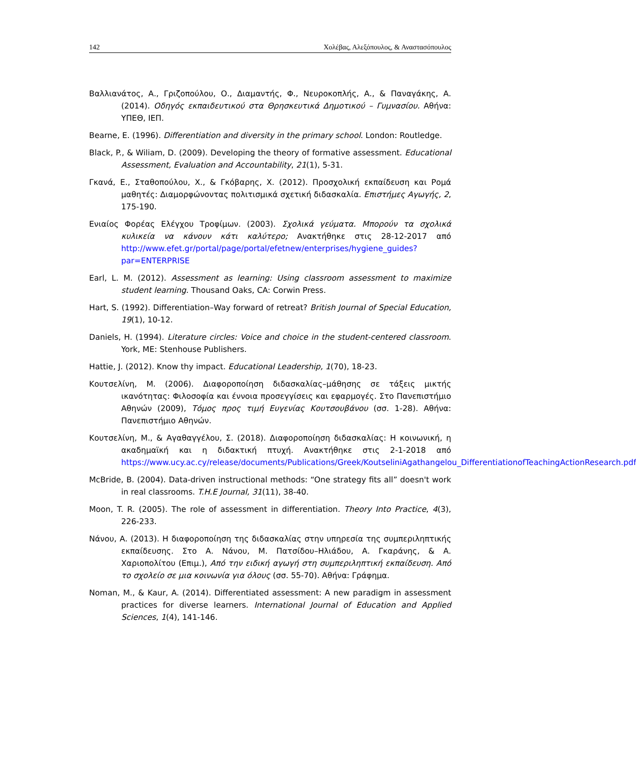142 Χολέβας, Αλεξόπουλος, & Αναστασόπουλος
Βαλλιανάτος, Α., Γριζοπούλου, Ο., Διαμαντής, Φ., Νευροκοπλής, Α., & Παναγάκης, Α. (2014). Οδηγός εκπαιδευτικού στα Θρησκευτικά Δημοτικού – Γυμνασίου. Αθήνα: ΥΠΕΘ, ΙΕΠ.
Bearne, E. (1996). Differentiation and diversity in the primary school. London: Routledge.
Black, P., & Wiliam, D. (2009). Developing the theory of formative assessment. Educational Assessment, Evaluation and Accountability, 21(1), 5-31.
Γκανά, Ε., Σταθοπούλου, Χ., & Γκόβαρης, Χ. (2012). Προσχολική εκπαίδευση και Ρομά μαθητές: Διαμορφώνοντας πολιτισμικά σχετική διδασκαλία. Επιστήμες Αγωγής, 2, 175-190.
Ενιαίος Φορέας Ελέγχου Τροφίμων. (2003). Σχολικά γεύματα. Μπορούν τα σχολικά κυλικεία να κάνουν κάτι καλύτερο; Ανακτήθηκε στις 28-12-2017 από http://www.efet.gr/portal/page/portal/efetnew/enterprises/hygiene_guides?par=ENTERPRISE
Earl, L. M. (2012). Assessment as learning: Using classroom assessment to maximize student learning. Thousand Oaks, CA: Corwin Press.
Hart, S. (1992). Differentiation–Way forward of retreat? British Journal of Special Education, 19(1), 10-12.
Daniels, H. (1994). Literature circles: Voice and choice in the student-centered classroom. York, ME: Stenhouse Publishers.
Hattie, J. (2012). Know thy impact. Educational Leadership, 1(70), 18-23.
Κουτσελίνη, Μ. (2006). Διαφοροποίηση διδασκαλίας–μάθησης σε τάξεις μικτής ικανότητας: Φιλοσοφία και έννοια προσεγγίσεις και εφαρμογές. Στο Πανεπιστήμιο Αθηνών (2009), Τόμος προς τιμή Ευγενίας Κουτσουβάνου (σσ. 1-28). Αθήνα: Πανεπιστήμιο Αθηνών.
Κουτσελίνη, Μ., & Αγαθαγγέλου, Σ. (2018). Διαφοροποίηση διδασκαλίας: Η κοινωνική, η ακαδημαϊκή και η διδακτική πτυχή. Ανακτήθηκε στις 2-1-2018 από https://www.ucy.ac.cy/release/documents/Publications/Greek/KoutseliniAgathangelou_DifferentiationofTeachingActionResearch.pdf
McBride, B. (2004). Data-driven instructional methods: “One strategy fits all” doesn't work in real classrooms. T.H.E Journal, 31(11), 38-40.
Moon, T. R. (2005). The role of assessment in differentiation. Theory Into Practice, 4(3), 226-233.
Νάνου, Α. (2013). Η διαφοροποίηση της διδασκαλίας στην υπηρεσία της συμπεριληπτικής εκπαίδευσης. Στο Α. Νάνου, Μ. Πατσίδου–Ηλιάδου, Α. Γκαράνης, & Α. Χαριοπολίτου (Επιμ.), Από την ειδική αγωγή στη συμπεριληπτική εκπαίδευση. Από το σχολείο σε μια κοινωνία για όλους (σσ. 55-70). Αθήνα: Γράφημα.
Noman, M., & Kaur, A. (2014). Differentiated assessment: A new paradigm in assessment practices for diverse learners. International Journal of Education and Applied Sciences, 1(4), 141-146.